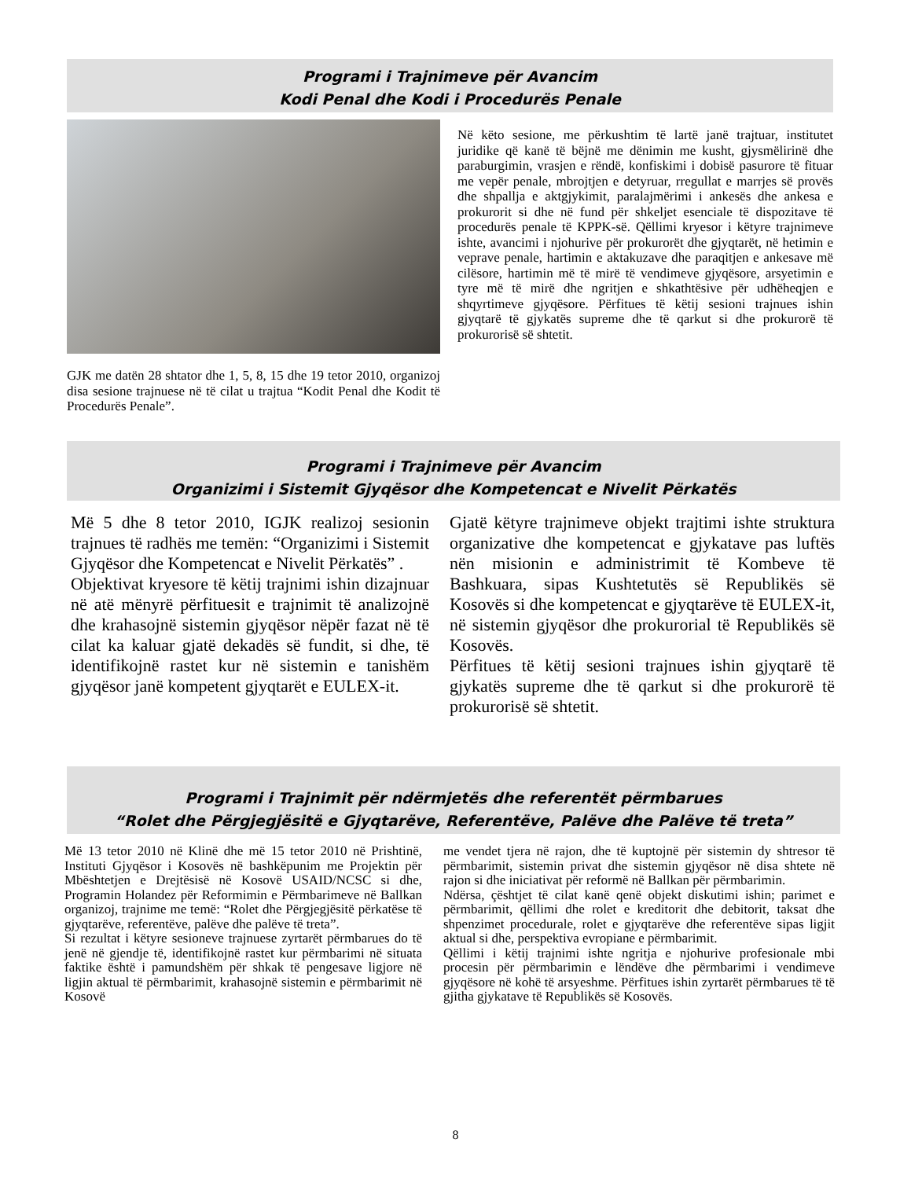Programi i Trajnimeve për Avancim
Kodi Penal dhe Kodi i Procedurës Penale
GJK me datën 28 shtator dhe 1, 5, 8, 15 dhe 19 tetor 2010, organizoj disa sesione trajnuese në të cilat u trajtua “Kodit Penal dhe Kodit të Procedurës Penale”.
Në këto sesione, me përkushtim të lartë janë trajtuar, institutet juridike që kanë të bëjnë me dënimin me kusht, gjysmëlirinë dhe paraburgimin, vrasjen e rëndë, konfiskimi i dobisë pasurore të fituar me vepër penale, mbrojtjen e detyruar, rregullat e marrjes së provës dhe shpallja e aktgjykimit, paralajmërimi i ankesës dhe ankesa e prokurorit si dhe në fund për shkeljet esenciale të dispozitave të procedurës penale të KPPK-së. Qëllimi kryesor i këtyre trajnimeve ishte, avancimi i njohurive për prokurorët dhe gjyqtarët, në hetimin e veprave penale, hartimin e aktakuzave dhe paraqitjen e ankesave më cilësore, hartimin më të mirë të vendimeve gjyqësore, arsyetimin e tyre më të mirë dhe ngritjen e shkathtësive për udhëheqjen e shqyrtimeve gjyqësore. Përfitues të këtij sesioni trajnues ishin gjyqtarë të gjykatës supreme dhe të qarkut si dhe prokurorë të prokurorisë së shtetit.
Programi i Trajnimeve për Avancim
Organizimi i Sistemit Gjyqësor dhe Kompetencat e Nivelit Përkatës
Më 5 dhe 8 tetor 2010, IGJK realizoj sesionin trajnues të radhës me temën: “Organizimi i Sistemit Gjyqësor dhe Kompetencat e Nivelit Përkatës” .
Objektivat kryesore të këtij trajnimi ishin dizajnuar në atë mënyrë përfituesit e trajnimit të analizojnë dhe krahasojnë sistemin gjyqësor nëpër fazat në të cilat ka kaluar gjatë dekadës së fundit, si dhe, të identifikojnë rastet kur në sistemin e tanishëm gjyqësor janë kompetent gjyqtarët e EULEX-it.
Gjatë këtyre trajnimeve objekt trajtimi ishte struktura organizative dhe kompetencat e gjykatave pas luftës nën misionin e administrimit të Kombeve të Bashkuara, sipas Kushtetutës së Republikës së Kosovës si dhe kompetencat e gjyqtarëve të EULEX-it, në sistemin gjyqësor dhe prokurorial të Republikës së Kosovës.
Përfitues të këtij sesioni trajnues ishin gjyqtarë të gjykatës supreme dhe të qarkut si dhe prokurorë të prokurorisë së shtetit.
Programi i Trajnimit për ndërmjetës dhe referentët përmbarues
“Rolet dhe Përgjegjësitë e Gjyqtarëve, Referentëve, Palëve dhe Palëve të treta”
Më 13 tetor 2010 në Klinë dhe më 15 tetor 2010 në Prishtinë, Instituti Gjyqësor i Kosovës në bashkëpunim me Projektin për Mbështetjen e Drejtësisë në Kosovë USAID/NCSC si dhe, Programin Holandez për Reformimin e Përmbarimeve në Ballkan organizoj, trajnime me temë: “Rolet dhe Përgjegjësitë përkatëse të gjyqtarëve, referentëve, palëve dhe palëve të treta”.
Si rezultat i këtyre sesioneve trajnuese zyrtarët përmbarues do të jenë në gjendje të, identifikojnë rastet kur përmbarimi në situata faktike është i pamundshëm për shkak të pengesave ligjore në ligjin aktual të përmbarimit, krahasojnë sistemin e përmbarimit në Kosovë
me vendet tjera në rajon, dhe të kuptojnë për sistemin dy shtresor të përmbarimit, sistemin privat dhe sistemin gjyqësor në disa shtete në rajon si dhe iniciativat për reformë në Ballkan për përmbarimin.
Ndërsa, çështjet të cilat kanë qenë objekt diskutimi ishin; parimet e përmbarimit, qëllimi dhe rolet e kreditorit dhe debitorit, taksat dhe shpenzimet procedurale, rolet e gjyqtarëve dhe referentëve sipas ligjit aktual si dhe, perspektiva evropiane e përmbarimit.
Qëllimi i këtij trajnimi ishte ngritja e njohurive profesionale mbi procesin për përmbarimin e lëndëve dhe përmbarimi i vendimeve gjyqësore në kohë të arsyeshme. Përfitues ishin zyrtarët përmbarues të të gjitha gjykatave të Republikës së Kosovës.
8